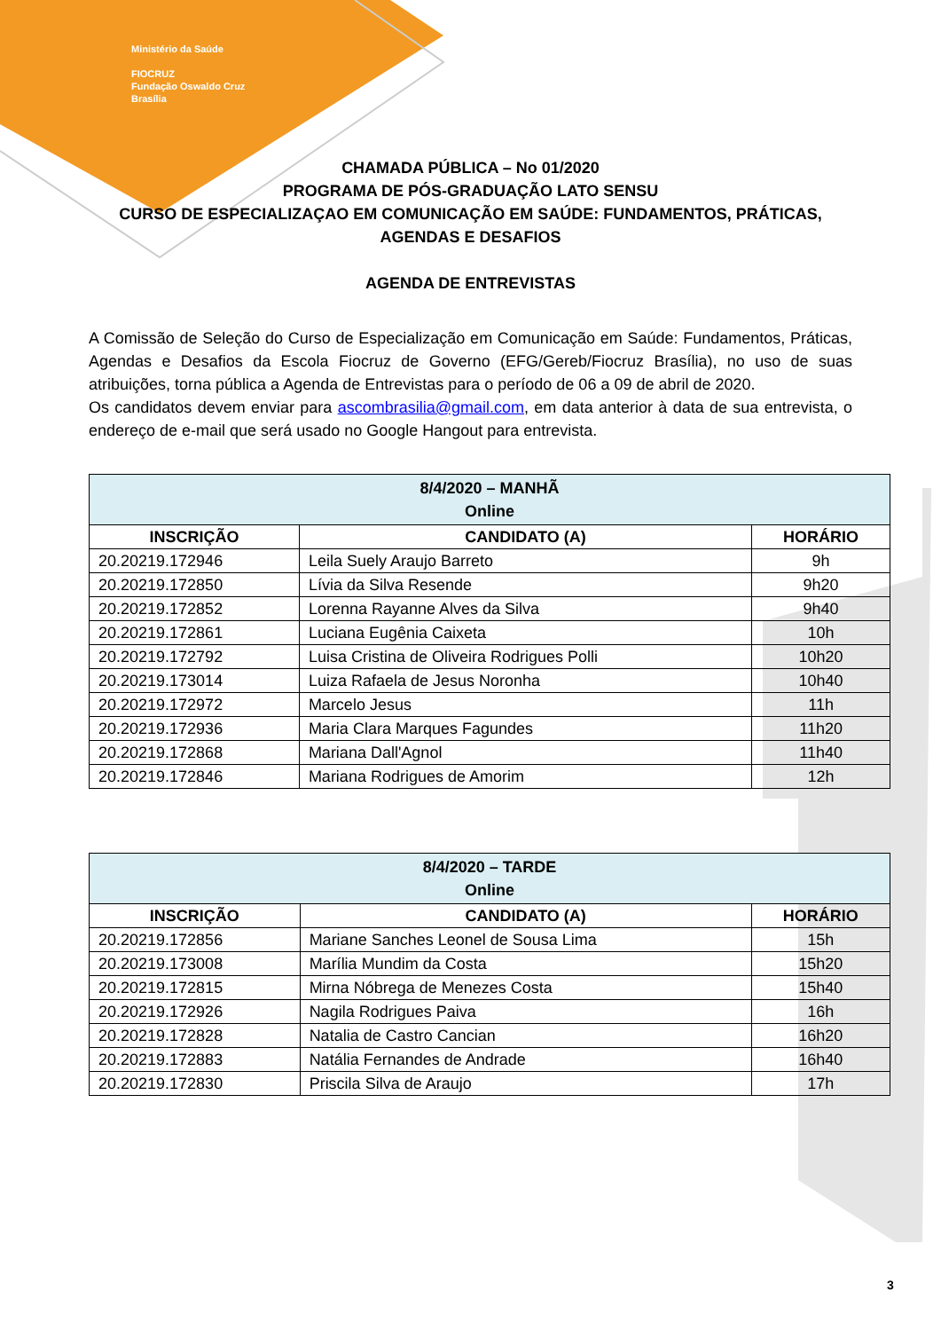Ministério da Saúde
FIOCRUZ
Fundação Oswaldo Cruz
Brasília
CHAMADA PÚBLICA – No 01/2020
PROGRAMA DE PÓS-GRADUAÇÃO LATO SENSU
CURSO DE ESPECIALIZAÇAO EM COMUNICAÇÃO EM SAÚDE: FUNDAMENTOS, PRÁTICAS, AGENDAS E DESAFIOS
AGENDA DE ENTREVISTAS
A Comissão de Seleção do Curso de Especialização em Comunicação em Saúde: Fundamentos, Práticas, Agendas e Desafios da Escola Fiocruz de Governo (EFG/Gereb/Fiocruz Brasília), no uso de suas atribuições, torna pública a Agenda de Entrevistas para o período de 06 a 09 de abril de 2020.
Os candidatos devem enviar para ascombrasilia@gmail.com, em data anterior à data de sua entrevista, o endereço de e-mail que será usado no Google Hangout para entrevista.
| 8/4/2020 – MANHÃ Online | | |
| --- | --- | --- |
| INSCRIÇÃO | CANDIDATO (A) | HORÁRIO |
| 20.20219.172946 | Leila Suely Araujo Barreto | 9h |
| 20.20219.172850 | Lívia da Silva Resende | 9h20 |
| 20.20219.172852 | Lorenna Rayanne Alves da Silva | 9h40 |
| 20.20219.172861 | Luciana Eugênia Caixeta | 10h |
| 20.20219.172792 | Luisa Cristina de Oliveira Rodrigues Polli | 10h20 |
| 20.20219.173014 | Luiza Rafaela de Jesus Noronha | 10h40 |
| 20.20219.172972 | Marcelo Jesus | 11h |
| 20.20219.172936 | Maria Clara Marques Fagundes | 11h20 |
| 20.20219.172868 | Mariana Dall'Agnol | 11h40 |
| 20.20219.172846 | Mariana Rodrigues de Amorim | 12h |
| 8/4/2020 – TARDE Online | | |
| --- | --- | --- |
| INSCRIÇÃO | CANDIDATO (A) | HORÁRIO |
| 20.20219.172856 | Mariane Sanches Leonel de Sousa Lima | 15h |
| 20.20219.173008 | Marília Mundim da Costa | 15h20 |
| 20.20219.172815 | Mirna Nóbrega de Menezes Costa | 15h40 |
| 20.20219.172926 | Nagila Rodrigues Paiva | 16h |
| 20.20219.172828 | Natalia de Castro Cancian | 16h20 |
| 20.20219.172883 | Natália Fernandes de Andrade | 16h40 |
| 20.20219.172830 | Priscila Silva de Araujo | 17h |
3